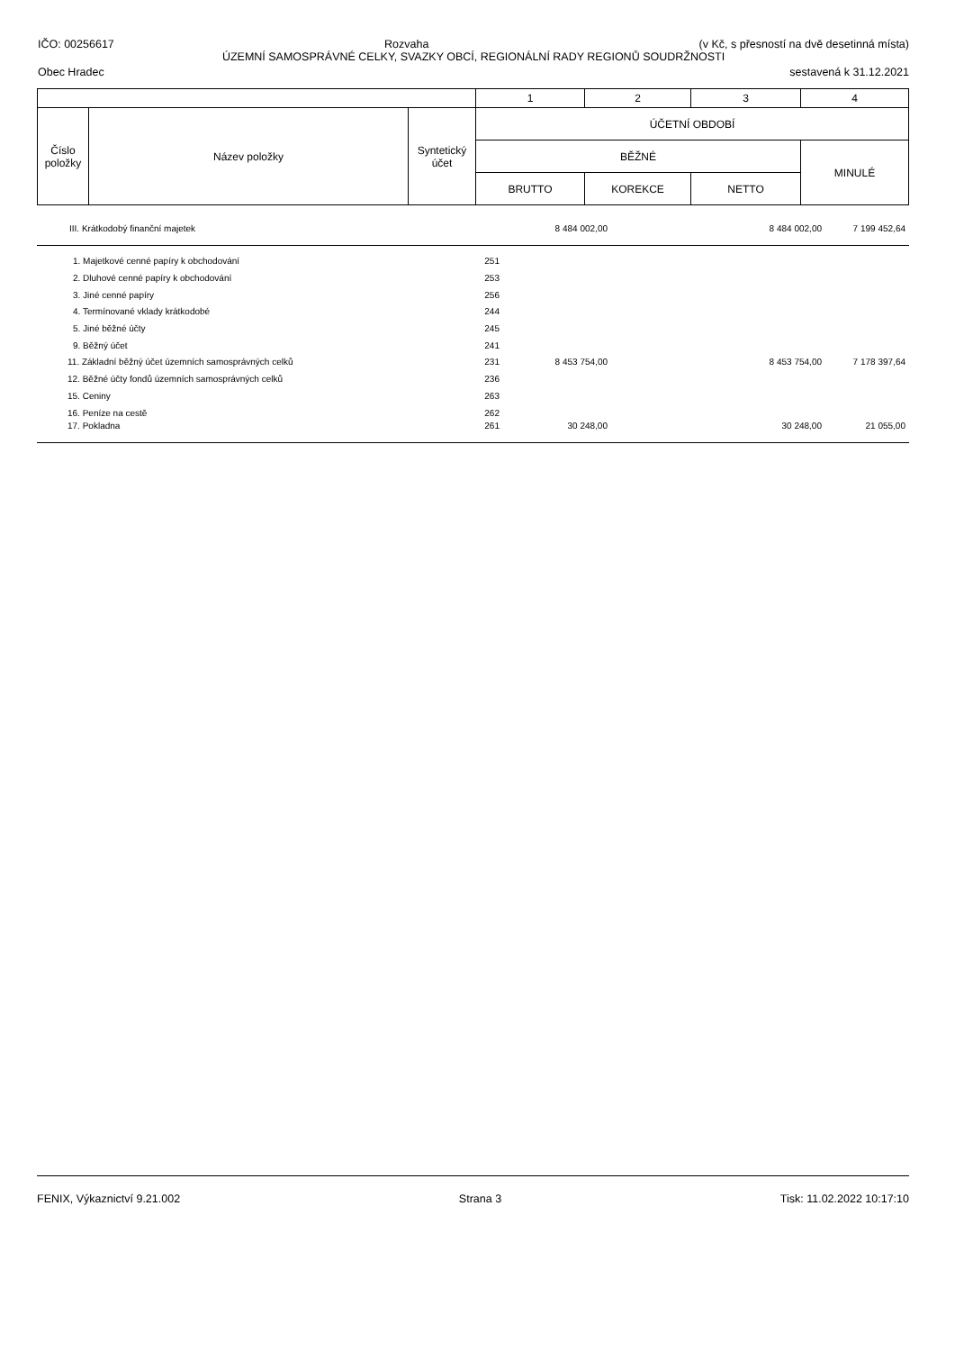IČO: 00256617 Rozvaha (v Kč, s přesností na dvě desetinná místa)
ÚZEMNÍ SAMOSPRÁVNÉ CELKY, SVAZKY OBCÍ, REGIONÁLNÍ RADY REGIONŮ SOUDRŽNOSTI
Obec Hradec sestavená k 31.12.2021
| | | | 1 | 2 | 3 | 4 |
| Číslo položky | Název položky | Syntetický účet | ÚČETNÍ OBDOBÍ | | | |
| | | | BĚŽNÉ | | | MINULÉ |
| | | | BRUTTO | KOREKCE | NETTO | |
| III. Krátkodobý finanční majetek | | 8 484 002,00 | | 8 484 002,00 | 7 199 452,64 |
| 1. Majetkové cenné papíry k obchodování | 251 | | | | |
| 2. Dluhové cenné papíry k obchodování | 253 | | | | |
| 3. Jiné cenné papíry | 256 | | | | |
| 4. Termínované vklady krátkodobé | 244 | | | | |
| 5. Jiné běžné účty | 245 | | | | |
| 9. Běžný účet | 241 | | | | |
| 11. Základní běžný účet územních samosprávných celků | 231 | 8 453 754,00 | | 8 453 754,00 | 7 178 397,64 |
| 12. Běžné účty fondů územních samosprávných celků | 236 | | | | |
| 15. Ceniny | 263 | | | | |
| 16. Peníze na cestě | 262 | | | | |
| 17. Pokladna | 261 | 30 248,00 | | 30 248,00 | 21 055,00 |
FENIX, Výkaznictví 9.21.002 Strana 3 Tisk: 11.02.2022 10:17:10